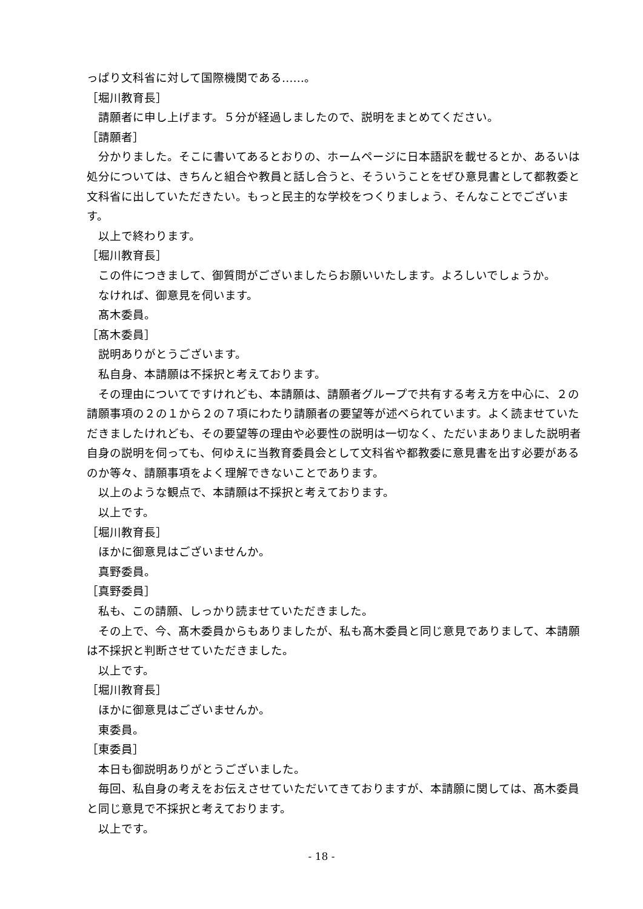っぱり文科省に対して国際機関である……。
［堀川教育長］
請願者に申し上げます。５分が経過しましたので、説明をまとめてください。
［請願者］
分かりました。そこに書いてあるとおりの、ホームページに日本語訳を載せるとか、あるいは処分については、きちんと組合や教員と話し合うと、そういうことをぜひ意見書として都教委と文科省に出していただきたい。もっと民主的な学校をつくりましょう、そんなことでございます。
以上で終わります。
［堀川教育長］
この件につきまして、御質問がございましたらお願いいたします。よろしいでしょうか。
なければ、御意見を伺います。
髙木委員。
［髙木委員］
説明ありがとうございます。
私自身、本請願は不採択と考えております。
その理由についてですけれども、本請願は、請願者グループで共有する考え方を中心に、２の請願事項の２の１から２の７項にわたり請願者の要望等が述べられています。よく読ませていただきましたけれども、その要望等の理由や必要性の説明は一切なく、ただいまありました説明者自身の説明を伺っても、何ゆえに当教育委員会として文科省や都教委に意見書を出す必要があるのか等々、請願事項をよく理解できないことであります。
以上のような観点で、本請願は不採択と考えております。
以上です。
［堀川教育長］
ほかに御意見はございませんか。
真野委員。
［真野委員］
私も、この請願、しっかり読ませていただきました。
その上で、今、髙木委員からもありましたが、私も髙木委員と同じ意見でありまして、本請願は不採択と判断させていただきました。
以上です。
［堀川教育長］
ほかに御意見はございませんか。
東委員。
［東委員］
本日も御説明ありがとうございました。
毎回、私自身の考えをお伝えさせていただいてきておりますが、本請願に関しては、髙木委員と同じ意見で不採択と考えております。
以上です。
- 18 -